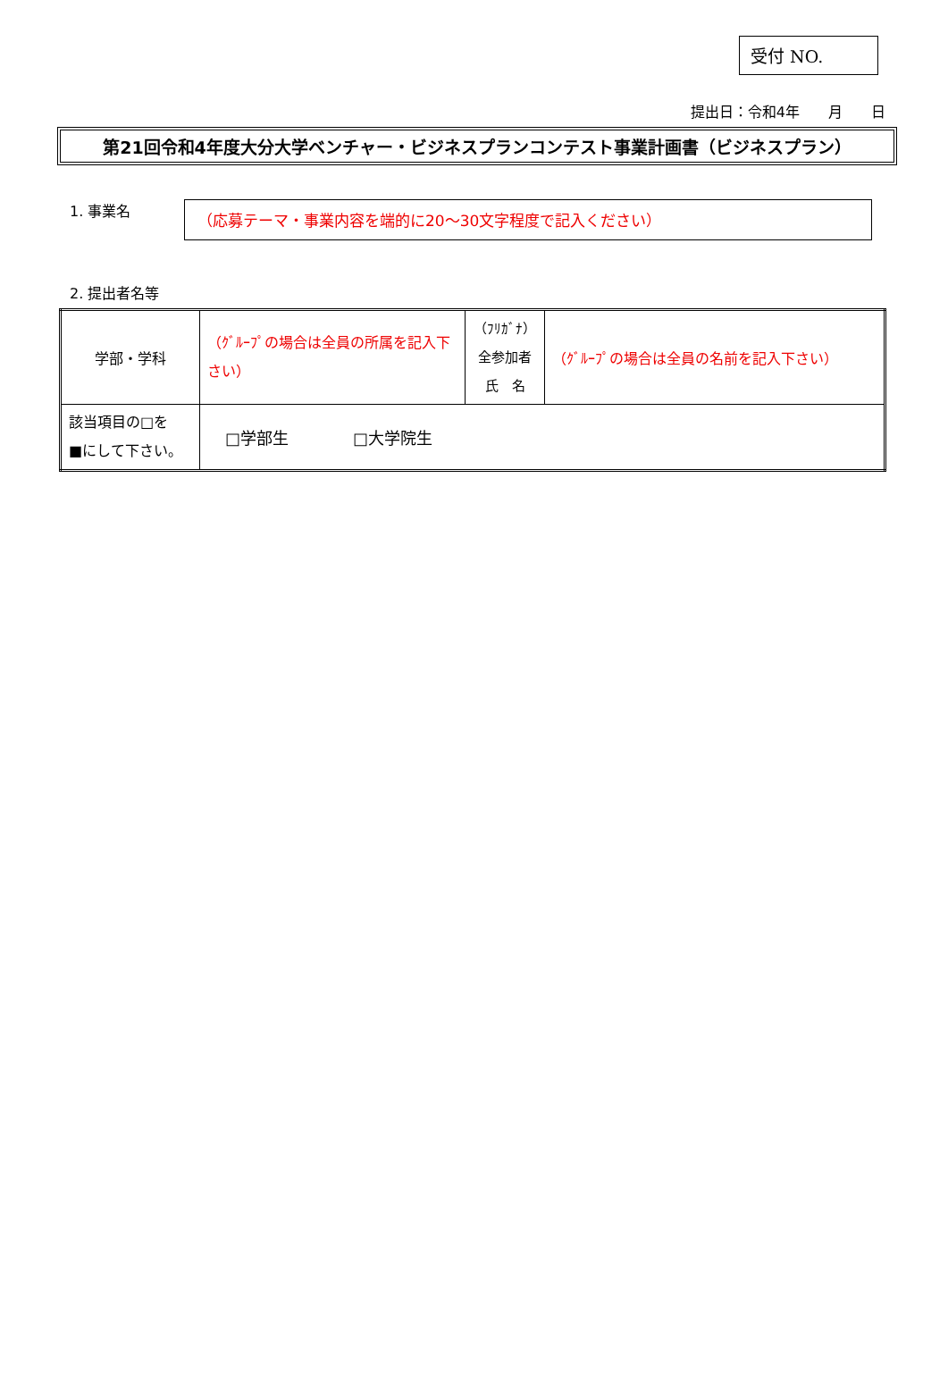受付 NO.
提出日：令和4年　　月　　日
第21回令和4年度大分大学ベンチャー・ビジネスプランコンテスト事業計画書（ビジネスプラン）
1. 事業名
（応募テーマ・事業内容を端的に20～30文字程度で記入ください）
2. 提出者名等
| 学部・学科 | （ｸﾞﾙｰﾌﾟの場合は全員の所属を記入下さい） | （ﾌﾘｶﾞﾅ） 全参加者 氏 名 | （ｸﾞﾙｰﾌﾟの場合は全員の名前を記入下さい） |
| 該当項目の□を ■にして下さい。 | □学部生 □大学院生 | | |